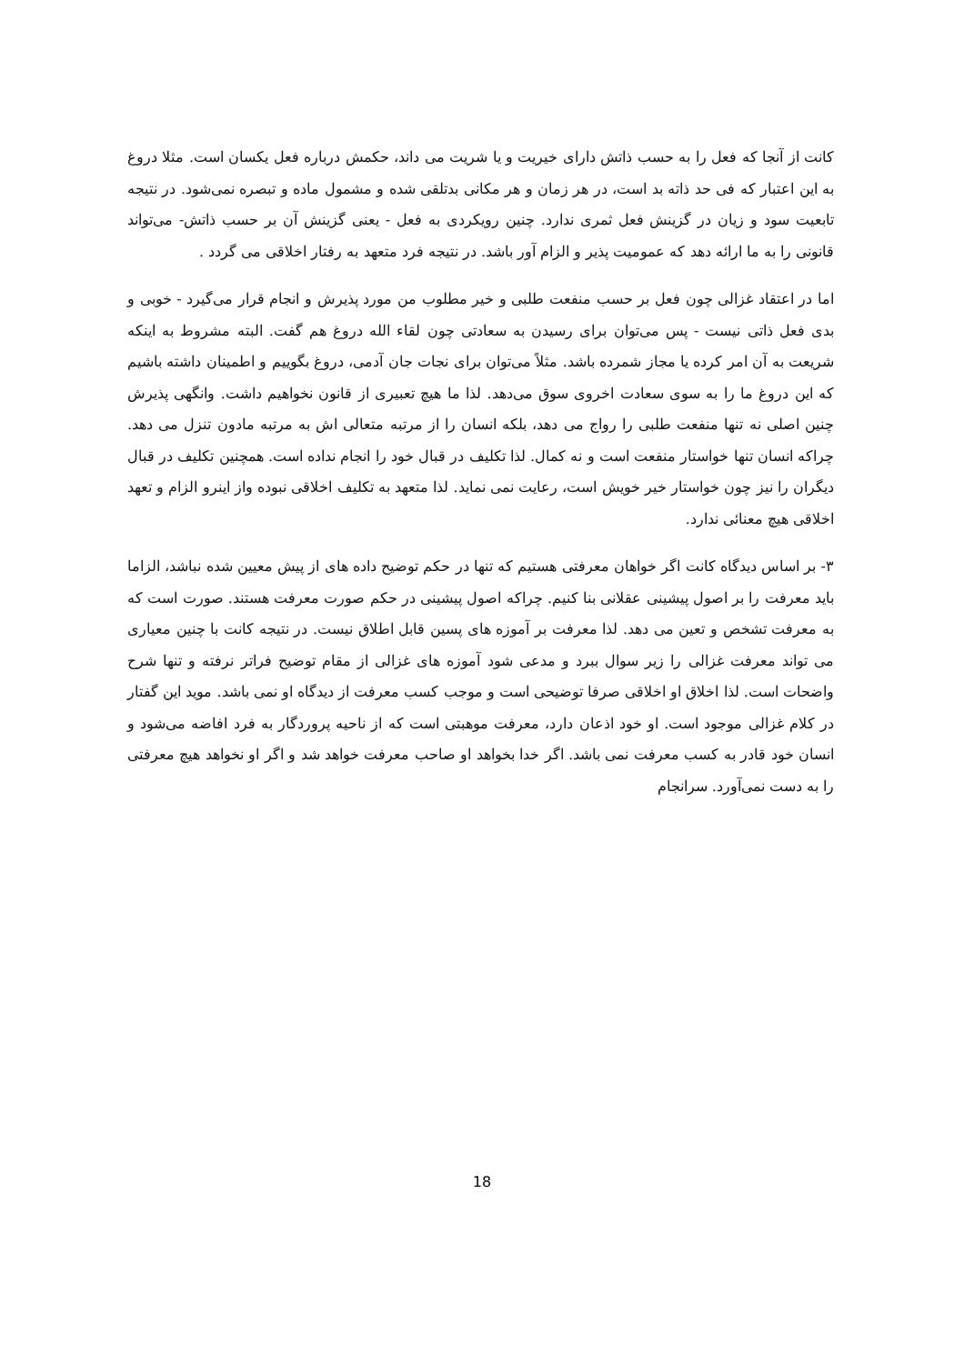کانت از آنجا که فعل را به حسب ذاتش دارای خیریت و یا شریت می داند، حکمش درباره فعل یکسان است. مثلا دروغ به این اعتبار که فی حد ذاته بد است، در هر زمان و هر مکانی بدتلقی شده و مشمول ماده و تبصره نمی‌شود. در نتیجه تابعیت سود و زیان در گزینش فعل ثمری ندارد. چنین رویکردی به فعل - یعنی گزینش آن بر حسب ذاتش- می‌تواند قانونی را به ما ارائه دهد که عمومیت پذیر و الزام آور باشد. در نتیجه فرد متعهد به رفتار اخلاقی می گردد .
اما در اعتقاد غزالی چون فعل بر حسب منفعت طلبی و خیر مطلوب من مورد پذیرش و انجام قرار می‌گیرد - خوبی و بدی فعل ذاتی نیست - پس می‌توان برای رسیدن به سعادتی چون لقاء الله دروغ هم گفت. البته مشروط به اینکه شریعت به آن امر کرده یا مجاز شمرده باشد. مثلاً می‌توان برای نجات جان آدمی، دروغ بگوییم و اطمینان داشته باشیم که این دروغ ما را به سوی سعادت اخروی سوق می‌دهد. لذا ما هیچ تعبیری از قانون نخواهیم داشت. وانگهی پذیرش چنین اصلی نه تنها منفعت طلبی را رواج می دهد، بلکه انسان را از مرتبه متعالی اش به مرتبه مادون تنزل می دهد. چراکه انسان تنها خواستار منفعت است و نه کمال. لذا تکلیف در قبال خود را انجام نداده است. همچنین تکلیف در قبال دیگران را نیز چون خواستار خیر خویش است، رعایت نمی نماید. لذا متعهد به تکلیف اخلاقی نبوده واز اینرو الزام و تعهد اخلاقی هیچ معنائی ندارد.
۳- بر اساس دیدگاه کانت اگر خواهان معرفتی هستیم که تنها در حکم توضیح داده های از پیش معیین شده نباشد، الزاما باید معرفت را بر اصول پیشینی عقلانی بنا کنیم. چراکه اصول پیشینی در حکم صورت معرفت هستند. صورت است که به معرفت تشخص و تعین می دهد. لذا معرفت بر آموزه های پسین قابل اطلاق نیست. در نتیجه کانت با چنین معیاری می تواند معرفت غزالی را زیر سوال ببرد و مدعی شود آموزه های غزالی از مقام توضیح فراتر نرفته و تنها شرح واضحات است. لذا اخلاق او اخلاقی صرفا توضیحی است و موجب کسب معرفت از دیدگاه او نمی باشد. موید این گفتار در کلام غزالی موجود است. او خود اذعان دارد، معرفت موهبتی است که از ناحیه پروردگار به فرد افاضه می‌شود و انسان خود قادر به کسب معرفت نمی باشد. اگر خدا بخواهد او صاحب معرفت خواهد شد و اگر او نخواهد هیچ معرفتی را به دست نمی‌آورد. سرانجام
18